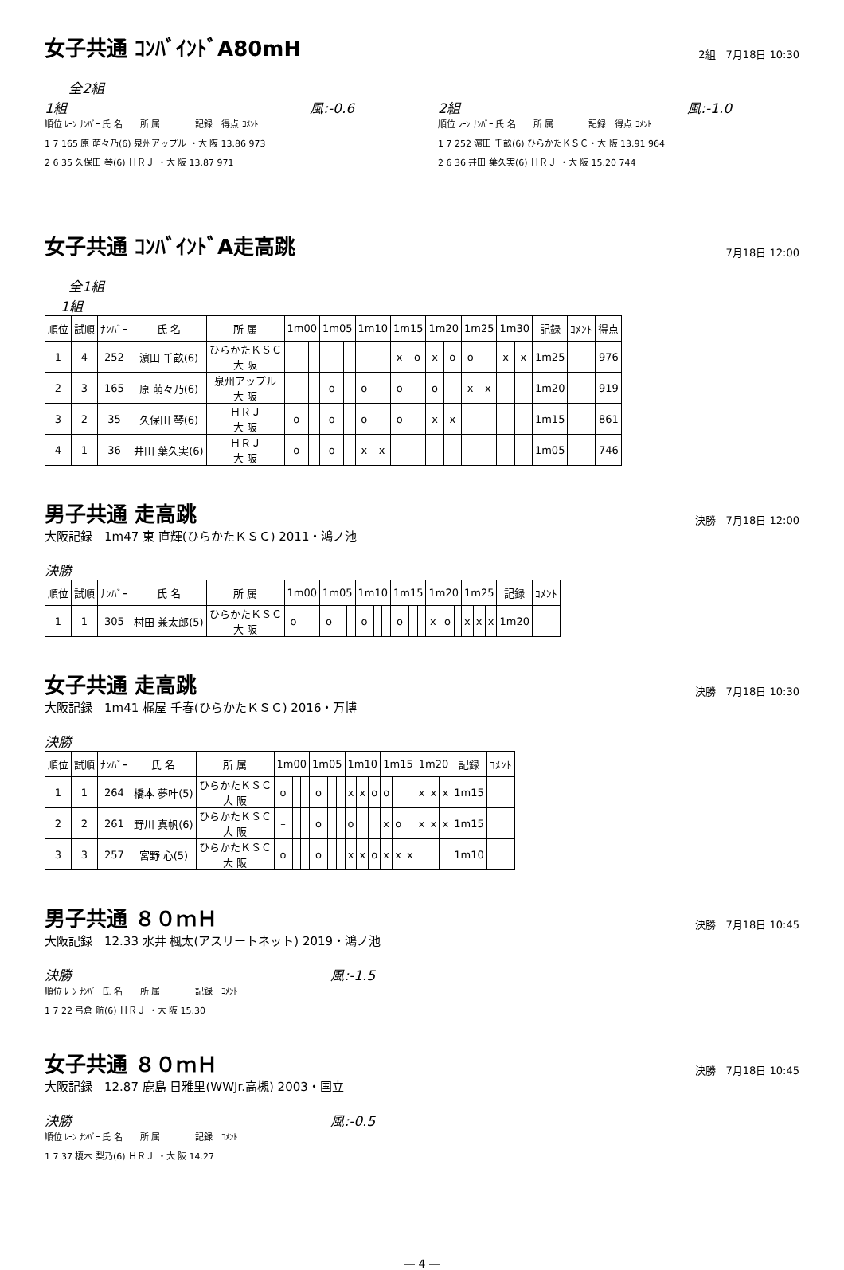女子共通 ｺﾝﾊﾞｲﾝﾄﾞA80mH
2組　7月18日 10:30
全2組
1組 風:-0.6
順位 ﾚｰﾝ ﾅﾝﾊﾞｰ 氏 名　　所 属　　　　記録　得点 ｺﾒﾝﾄ
1 7 165 原 萌々乃(6) 泉州アップル ・大 阪 13.86 973
2 6 35 久保田 琴(6) ＨＲＪ ・大 阪 13.87 971
2組 風:-1.0
順位 ﾚｰﾝ ﾅﾝﾊﾞｰ 氏 名　　所 属　　　　記録　得点 ｺﾒﾝﾄ
1 7 252 濵田 千畝(6) ひらかたＫＳＣ・大 阪 13.91 964
2 6 36 井田 葉久実(6) ＨＲＪ ・大 阪 15.20 744
女子共通 ｺﾝﾊﾞｲﾝﾄﾞA走高跳
7月18日 12:00
全1組
1組
| 順位 | 試順 | ﾅﾝﾊﾞｰ | 氏 名 | 所 属 | 1m00 | | 1m05 | | 1m10 | | 1m15 | | 1m20 | | 1m25 | | 1m30 | | 記録 | ｺﾒﾝﾄ | 得点 |
| --- | --- | --- | --- | --- | --- | --- | --- | --- | --- | --- | --- | --- | --- | --- | --- | --- | --- | --- | --- | --- | --- |
| 1 | 4 | 252 | 濵田 千畝(6) | ひらかたＫＳＣ 大 阪 | – | | – | | – | | x | o | x | o | o | | x | x | 1m25 | | 976 |
| 2 | 3 | 165 | 原 萌々乃(6) | 泉州アップル 大 阪 | – | | o | | o | | o | | o | | x | x | | | 1m20 | | 919 |
| 3 | 2 | 35 | 久保田 琴(6) | ＨＲＪ 大 阪 | o | | o | | o | | o | | x | x | | | | | 1m15 | | 861 |
| 4 | 1 | 36 | 井田 葉久実(6) | ＨＲＪ 大 阪 | o | | o | | x | x | | | | | | | | | 1m05 | | 746 |
男子共通 走高跳
決勝　7月18日 12:00
大阪記録　1m47 東 直輝(ひらかたＫＳＣ) 2011・鴻ノ池
決勝
| 順位 | 試順 | ﾅﾝﾊﾞｰ | 氏 名 | 所 属 | 1m00 | | | 1m05 | | | 1m10 | | | 1m15 | | | 1m20 | | | 1m25 | | | 記録 | ｺﾒﾝﾄ |
| --- | --- | --- | --- | --- | --- | --- | --- | --- | --- | --- | --- | --- | --- | --- | --- | --- | --- | --- | --- | --- | --- | --- | --- | --- |
| 1 | 1 | 305 | 村田 兼太郎(5) | ひらかたＫＳＣ 大 阪 | o | | | o | | | o | | | o | | | x | o | | x | x | x | 1m20 | |
女子共通 走高跳
決勝　7月18日 10:30
大阪記録　1m41 梶屋 千春(ひらかたＫＳＣ) 2016・万博
決勝
| 順位 | 試順 | ﾅﾝﾊﾞｰ | 氏 名 | 所 属 | 1m00 | | | 1m05 | | | 1m10 | | | 1m15 | | | 1m20 | | | 記録 | ｺﾒﾝﾄ |
| --- | --- | --- | --- | --- | --- | --- | --- | --- | --- | --- | --- | --- | --- | --- | --- | --- | --- | --- | --- | --- | --- |
| 1 | 1 | 264 | 橋本 夢叶(5) | ひらかたＫＳＣ 大 阪 | o | | | o | | | x | x | o | o | | | x | x | x | 1m15 | |
| 2 | 2 | 261 | 野川 真帆(6) | ひらかたＫＳＣ 大 阪 | – | | | o | | | o | | | x | o | | x | x | x | 1m15 | |
| 3 | 3 | 257 | 宮野 心(5) | ひらかたＫＳＣ 大 阪 | o | | | o | | | x | x | o | x | x | x | | | | 1m10 | |
男子共通 ８０ｍＨ
決勝　7月18日 10:45
大阪記録　12.33 水井 楓太(アスリートネット) 2019・鴻ノ池
決勝 風:-1.5
順位 ﾚｰﾝ ﾅﾝﾊﾞｰ 氏 名　　所 属　　　　記録　ｺﾒﾝﾄ
1 7 22 弓倉 航(6) ＨＲＪ ・大 阪 15.30
女子共通 ８０ｍＨ
決勝　7月18日 10:45
大阪記録　12.87 鹿島 日雅里(WWJr.高槻) 2003・国立
決勝 風:-0.5
順位 ﾚｰﾝ ﾅﾝﾊﾞｰ 氏 名　　所 属　　　　記録　ｺﾒﾝﾄ
1 7 37 榎木 梨乃(6) ＨＲＪ ・大 阪 14.27
― 4 ―